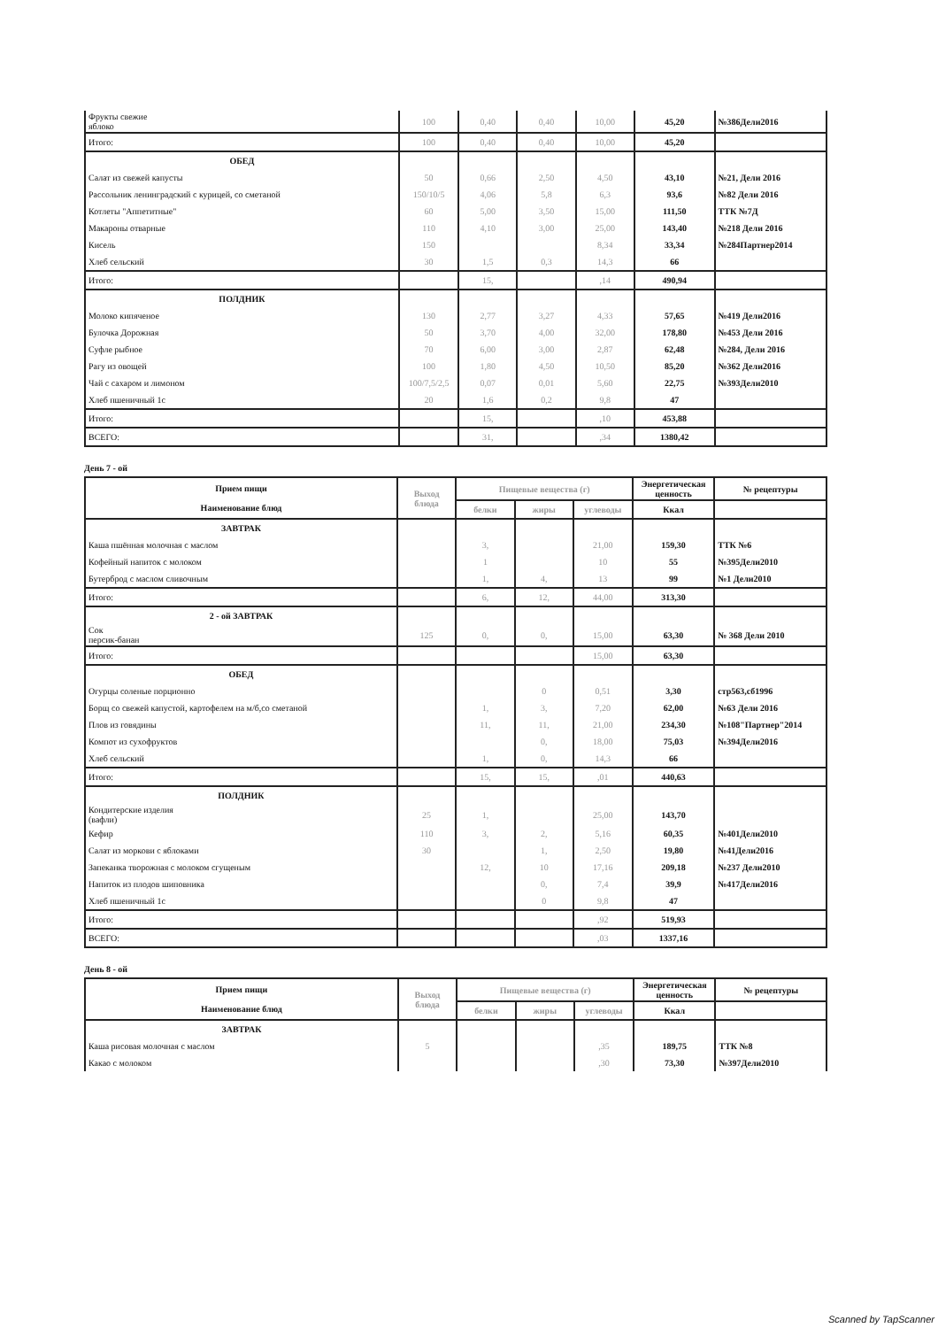| Фрукты свежие яблоко | 100 | 0,40 | 0,40 | 10,00 | 45,20 | №386Дели2016 |
| Итого: | 100 | 0,40 | 0,40 | 10,00 | 45,20 | |
| ОБЕД | | | | | | |
| Салат из свежей капусты | 50 | 0,66 | 2,50 | 4,50 | 43,10 | №21, Дели 2016 |
| Рассольник ленинградский с курицей, со сметаной | 150/10/5 | 4,06 | 5,8 | 6,3 | 93,6 | №82 Дели 2016 |
| Котлеты "Аппетитные" | 60 | 5,00 | 3,50 | 15,00 | 111,50 | ТТК №7Д |
| Макароны отварные | 110 | 4,10 | 3,00 | 25,00 | 143,40 | №218 Дели 2016 |
| Кисель | 150 | | | 8,34 | 33,34 | №284Партнер2014 |
| Хлеб сельский | 30 | 1,5 | 0,3 | 14,3 | 66 | |
| Итого: | | 15, | | ,14 | 490,94 | |
| ПОЛДНИК | | | | | | |
| Молоко кипяченое | 130 | 2,77 | 3,27 | 4,33 | 57,65 | №419 Дели2016 |
| Булочка Дорожная | 50 | 3,70 | 4,00 | 32,00 | 178,80 | №453 Дели 2016 |
| Суфле рыбное | 70 | 6,00 | 3,00 | 2,87 | 62,48 | №284, Дели 2016 |
| Рагу из овощей | 100 | 1,80 | 4,50 | 10,50 | 85,20 | №362 Дели2016 |
| Чай с сахаром и лимоном | 100/7,5/2,5 | 0,07 | 0,01 | 5,60 | 22,75 | №393Дели2010 |
| Хлеб пшеничный 1с | 20 | 1,6 | 0,2 | 9,8 | 47 | |
| Итого: | | 15, | | ,10 | 453,88 | |
| ВСЕГО: | | 31, | | ,34 | 1380,42 | |
День 7 - ой
| Прием пищи Наименование блюд | Выход блюда | Пищевые вещества (г) | | | Энергетическая ценность | № рецептуры |
| --- | --- | --- | --- | --- | --- | --- |
| | | белки | жиры | углеводы | Ккал | |
| ЗАВТРАК | | | | | | |
| Каша пшённая молочная с маслом | | 3, | | 21,00 | 159,30 | ТТК №6 |
| Кофейный напиток с молоком | | 1 | | 10 | 55 | №395Дели2010 |
| Бутерброд с маслом сливочным | | 1, | 4, | 13 | 99 | №1 Дели2010 |
| Итого: | | 6, | 12, | 44,00 | 313,30 | |
| 2 - ой ЗАВТРАК | | | | | | |
| Сок персик-банан | 125 | 0, | 0, | 15,00 | 63,30 | № 368 Дели 2010 |
| Итого: | | | | 15,00 | 63,30 | |
| ОБЕД | | | | | | |
| Огурцы соленые порционно | | | 0 | 0,51 | 3,30 | стр563,сб1996 |
| Борщ со свежей капустой, картофелем на м/б,со сметаной | | 1, | 3, | 7,20 | 62,00 | №63 Дели 2016 |
| Плов из говядины | | 11, | 11, | 21,00 | 234,30 | №108"Партнер"2014 |
| Компот из сухофруктов | | | 0, | 18,00 | 75,03 | №394Дели2016 |
| Хлеб сельский | | 1, | 0, | 14,3 | 66 | |
| Итого: | | 15, | 15, | ,01 | 440,63 | |
| ПОЛДНИК | | | | | | |
| Кондитерские изделия (вафли) | 25 | 1, | | 25,00 | 143,70 | |
| Кефир | 110 | 3, | 2, | 5,16 | 60,35 | №401Дели2010 |
| Салат из моркови с яблоками | 30 | | 1, | 2,50 | 19,80 | №41Дели2016 |
| Запеканка творожная с молоком сгущеным | | 12, | 10 | 17,16 | 209,18 | №237 Дели2010 |
| Напиток из плодов шиповника | | | 0, | 7,4 | 39,9 | №417Дели2016 |
| Хлеб пшеничный 1с | | | 0 | 9,8 | 47 | |
| Итого: | | | | ,92 | 519,93 | |
| ВСЕГО: | | | | ,03 | 1337,16 | |
День 8 - ой
| Прием пищи Наименование блюд | Выход блюда | Пищевые вещества (г) | | | Энергетическая ценность | № рецептуры |
| --- | --- | --- | --- | --- | --- | --- |
| | | белки | жиры | углеводы | Ккал | |
| ЗАВТРАК | | | | | | |
| Каша рисовая молочная с маслом | 5 | | | ,35 | 189,75 | ТТК №8 |
| Какао с молоком | | | | ,30 | 73,30 | №397Дели2010 |
Scanned by TapScanner